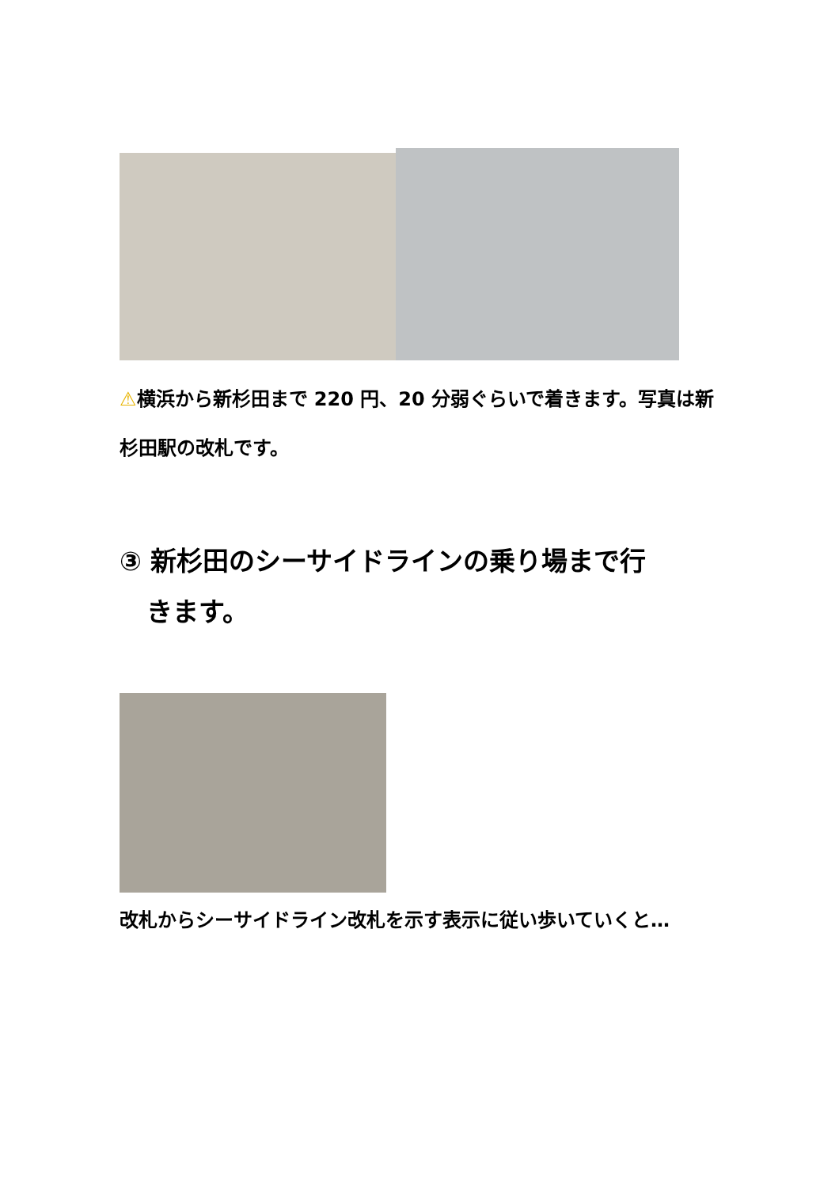⚠横浜から新杉田まで 220 円、20 分弱ぐらいで着きます。写真は新杉田駅の改札です。
③ 新杉田のシーサイドラインの乗り場まで行
きます。
改札からシーサイドライン改札を示す表示に従い歩いていくと…